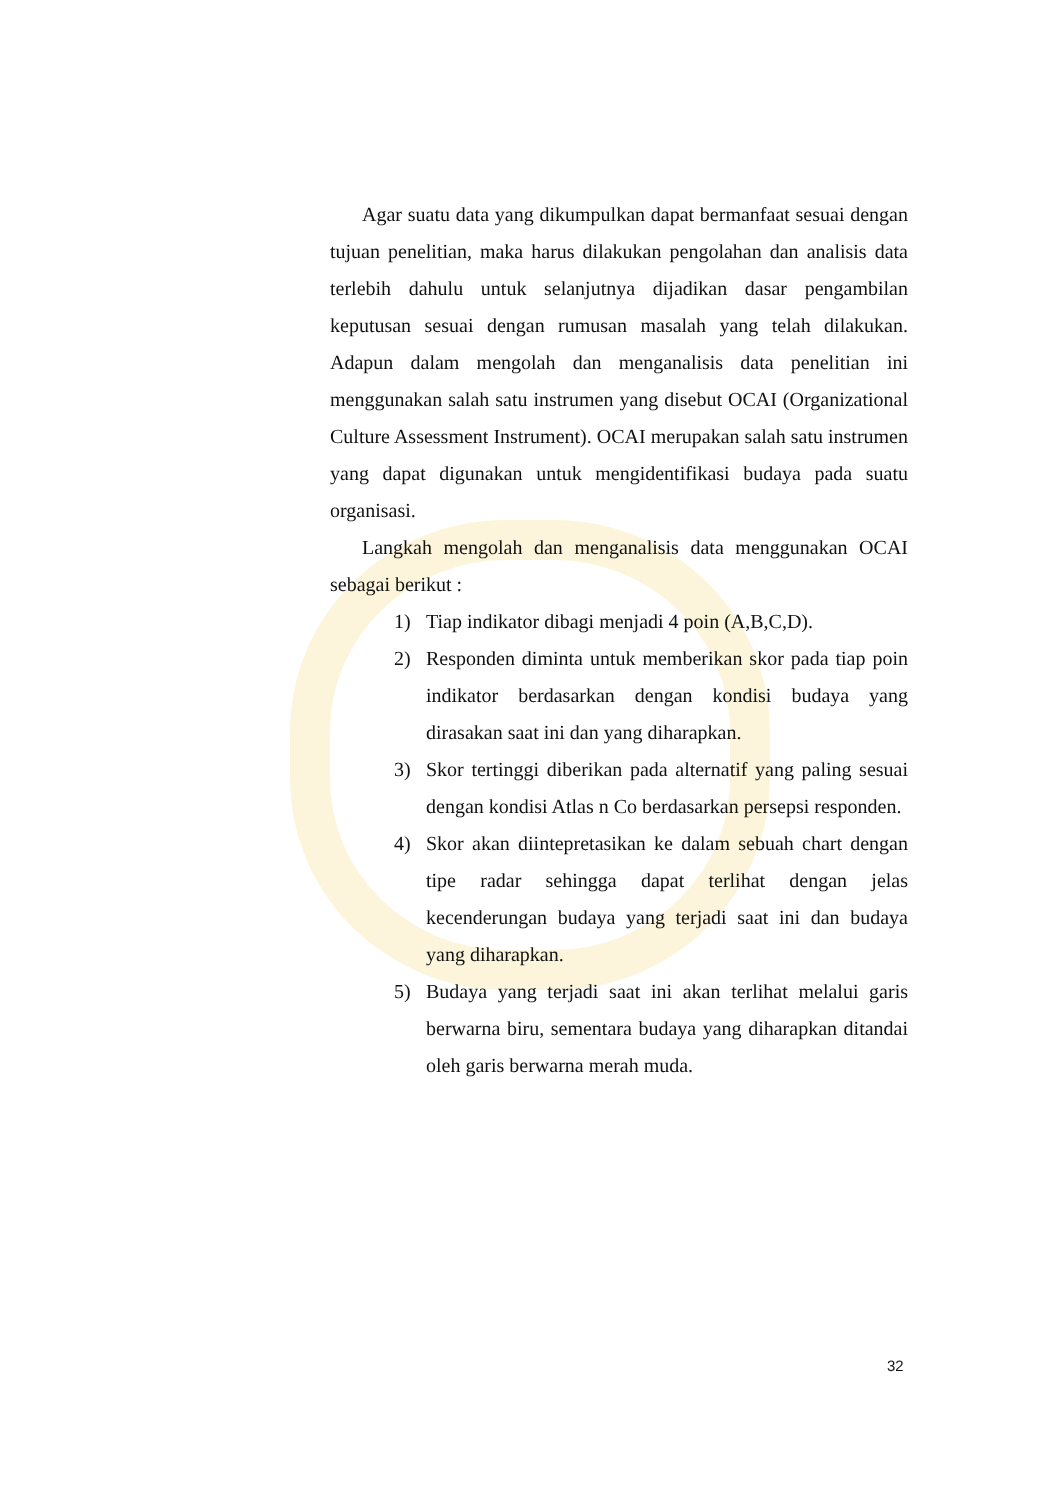Agar suatu data yang dikumpulkan dapat bermanfaat sesuai dengan tujuan penelitian, maka harus dilakukan pengolahan dan analisis data terlebih dahulu untuk selanjutnya dijadikan dasar pengambilan keputusan sesuai dengan rumusan masalah yang telah dilakukan. Adapun dalam mengolah dan menganalisis data penelitian ini menggunakan salah satu instrumen yang disebut OCAI (Organizational Culture Assessment Instrument). OCAI merupakan salah satu instrumen yang dapat digunakan untuk mengidentifikasi budaya pada suatu organisasi.
Langkah mengolah dan menganalisis data menggunakan OCAI sebagai berikut :
1) Tiap indikator dibagi menjadi 4 poin (A,B,C,D).
2) Responden diminta untuk memberikan skor pada tiap poin indikator berdasarkan dengan kondisi budaya yang dirasakan saat ini dan yang diharapkan.
3) Skor tertinggi diberikan pada alternatif yang paling sesuai dengan kondisi Atlas n Co berdasarkan persepsi responden.
4) Skor akan diintepretasikan ke dalam sebuah chart dengan tipe radar sehingga dapat terlihat dengan jelas kecenderungan budaya yang terjadi saat ini dan budaya yang diharapkan.
5) Budaya yang terjadi saat ini akan terlihat melalui garis berwarna biru, sementara budaya yang diharapkan ditandai oleh garis berwarna merah muda.
32